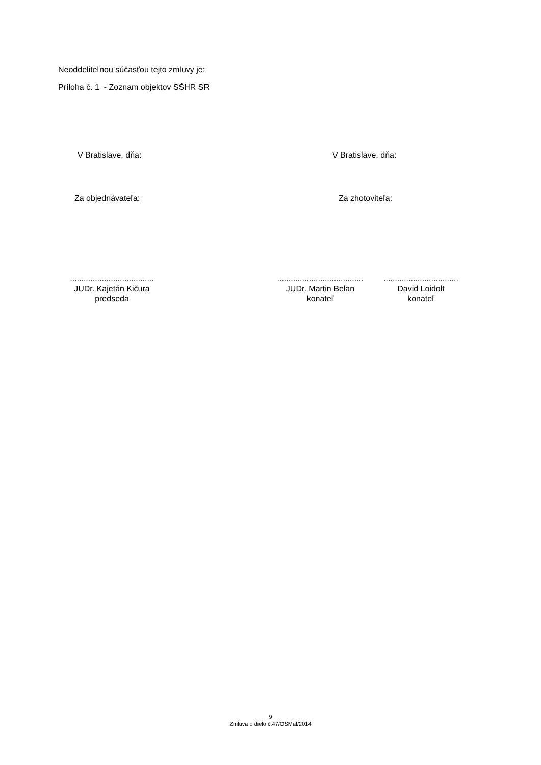Neoddeliteľnou súčasťou tejto zmluvy je:
Príloha č. 1 - Zoznam objektov SŠHR SR
V Bratislave, dňa: V Bratislave, dňa:
Za objednávateľa: Za zhotoviteľa:
.....................................
JUDr. Kajetán Kičura
predseda
......................................
JUDr. Martin Belan
konateľ
.................................
David Loidolt
konateľ
9
Zmluva o dielo č.47/OSMaI/2014